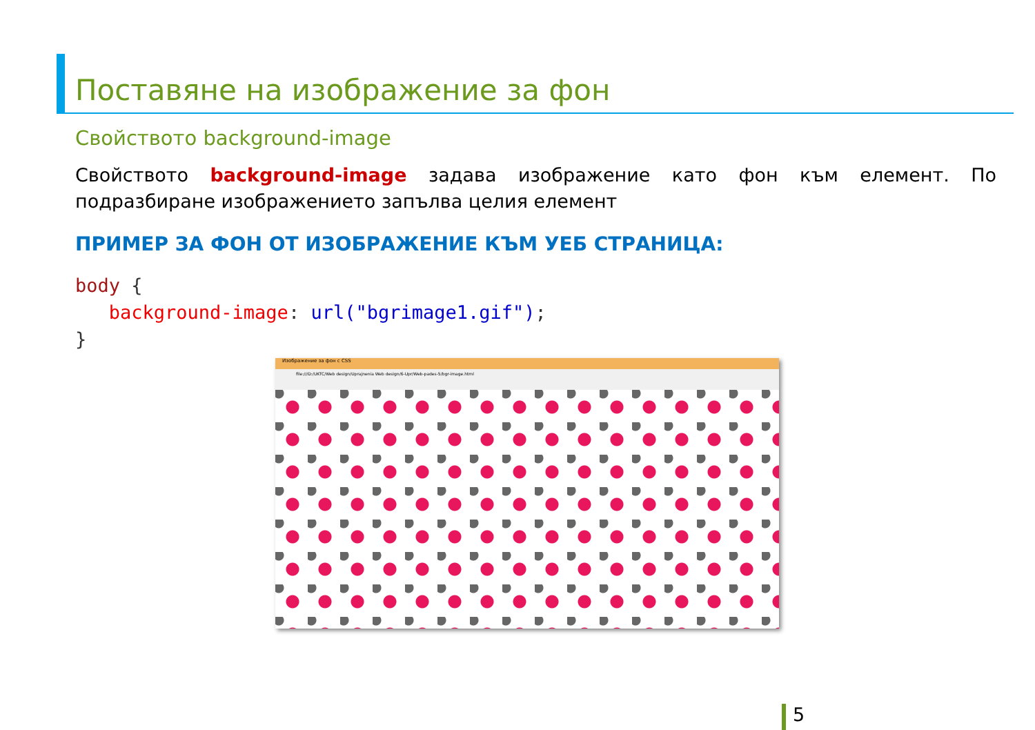Поставяне на изображение за фон
Свойството background-image
Свойството background-image задава изображение като фон към елемент. По подразбиране изображението запълва целия елемент
ПРИМЕР ЗА ФОН ОТ ИЗОБРАЖЕНИЕ КЪМ УЕБ СТРАНИЦА:
body {
   background-image: url("bgrimage1.gif");
}
Изображение за фон с CSS
file:///D:/UKTC/Web design/Uprajnenia Web design/6-Upr/Web-pades-5/bgr-image.html
5